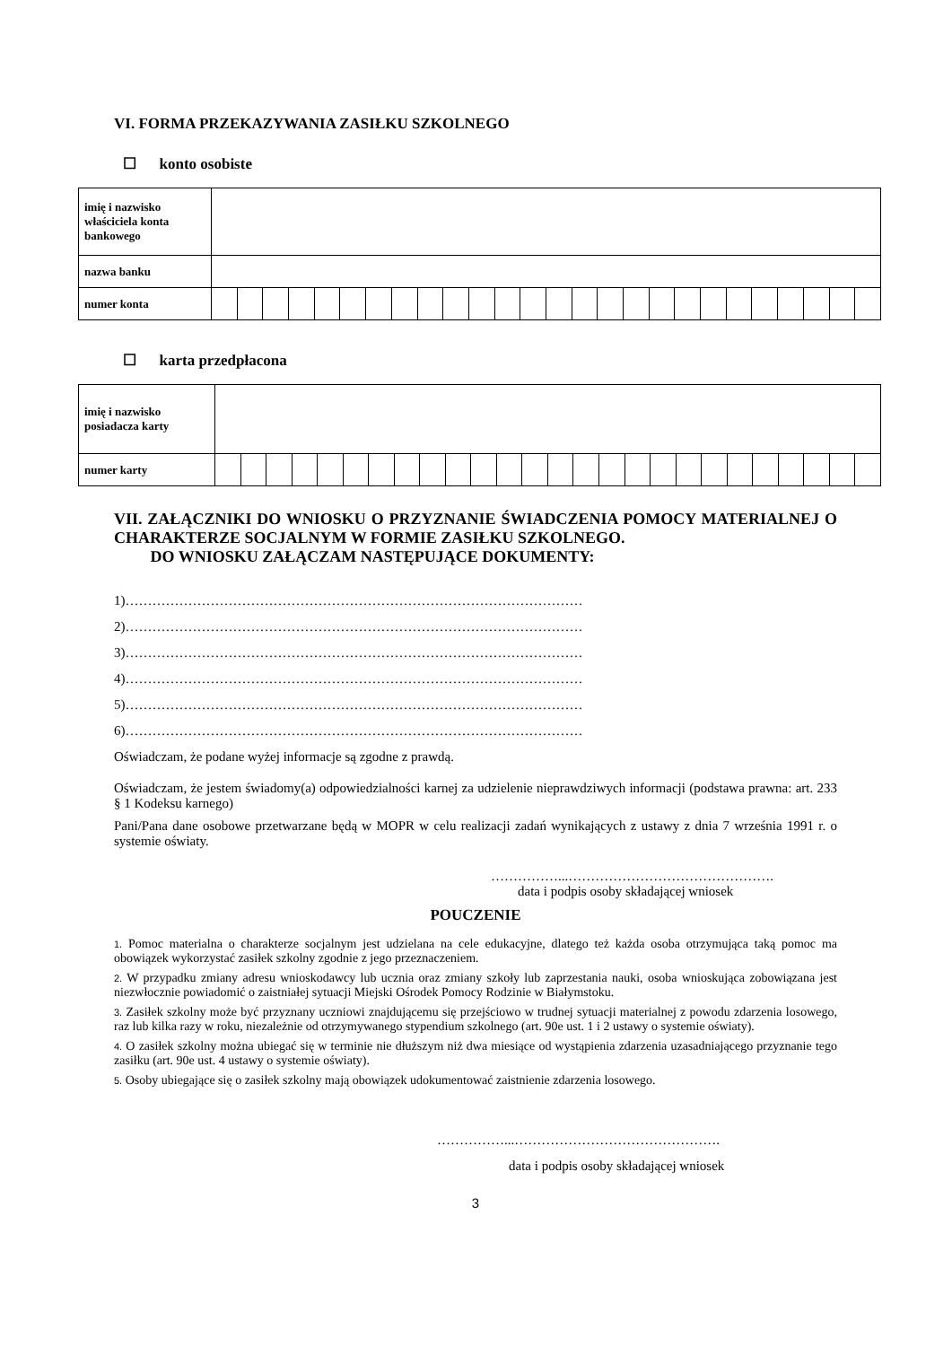VI. FORMA PRZEKAZYWANIA ZASIŁKU SZKOLNEGO
☐ konto osobiste
| imię i nazwisko właściciela konta bankowego | | | | | | | | | | | | | | | | | | | | | | | | | | |
| nazwa banku | | | | | | | | | | | | | | | | | | | | | | | | | | |
| numer konta | | | | | | | | | | | | | | | | | | | | | | | | | | |
☐ karta przedpłacona
| imię i nazwisko posiadacza karty | | | | | | | | | | | | | | | | | | | | | | | | | | |
| numer karty | | | | | | | | | | | | | | | | | | | | | | | | | | |
VII. ZAŁĄCZNIKI DO WNIOSKU O PRZYZNANIE ŚWIADCZENIA POMOCY MATERIALNEJ O CHARAKTERZE SOCJALNYM W FORMIE ZASIŁKU SZKOLNEGO.
DO WNIOSKU ZAŁĄCZAM NASTĘPUJĄCE DOKUMENTY:
1)…………………………………………………………………………………………
2)…………………………………………………………………………………………
3)…………………………………………………………………………………………
4)…………………………………………………………………………………………
5)…………………………………………………………………………………………
6)…………………………………………………………………………………………
Oświadczam, że podane wyżej informacje są zgodne z prawdą.
Oświadczam, że jestem świadomy(a) odpowiedzialności karnej za udzielenie nieprawdziwych informacji (podstawa prawna: art. 233 § 1 Kodeksu karnego)
Pani/Pana dane osobowe przetwarzane będą w MOPR w celu realizacji zadań wynikających z ustawy z dnia 7 września 1991 r. o systemie oświaty.
……………...……………………………………….
data i podpis osoby składającej wniosek
POUCZENIE
1. Pomoc materialna o charakterze socjalnym jest udzielana na cele edukacyjne, dlatego też każda osoba otrzymująca taką pomoc ma obowiązek wykorzystać zasiłek szkolny zgodnie z jego przeznaczeniem.
2. W przypadku zmiany adresu wnioskodawcy lub ucznia oraz zmiany szkoły lub zaprzestania nauki, osoba wnioskująca zobowiązana jest niezwłocznie powiadomić o zaistniałej sytuacji Miejski Ośrodek Pomocy Rodzinie w Białymstoku.
3. Zasiłek szkolny może być przyznany uczniowi znajdującemu się przejściowo w trudnej sytuacji materialnej z powodu zdarzenia losowego, raz lub kilka razy w roku, niezależnie od otrzymywanego stypendium szkolnego (art. 90e ust. 1 i 2 ustawy o systemie oświaty).
4. O zasiłek szkolny można ubiegać się w terminie nie dłuższym niż dwa miesiące od wystąpienia zdarzenia uzasadniającego przyznanie tego zasiłku (art. 90e ust. 4 ustawy o systemie oświaty).
5. Osoby ubiegające się o zasiłek szkolny mają obowiązek udokumentować zaistnienie zdarzenia losowego.
……………...……………………………………….
data i podpis osoby składającej wniosek
3